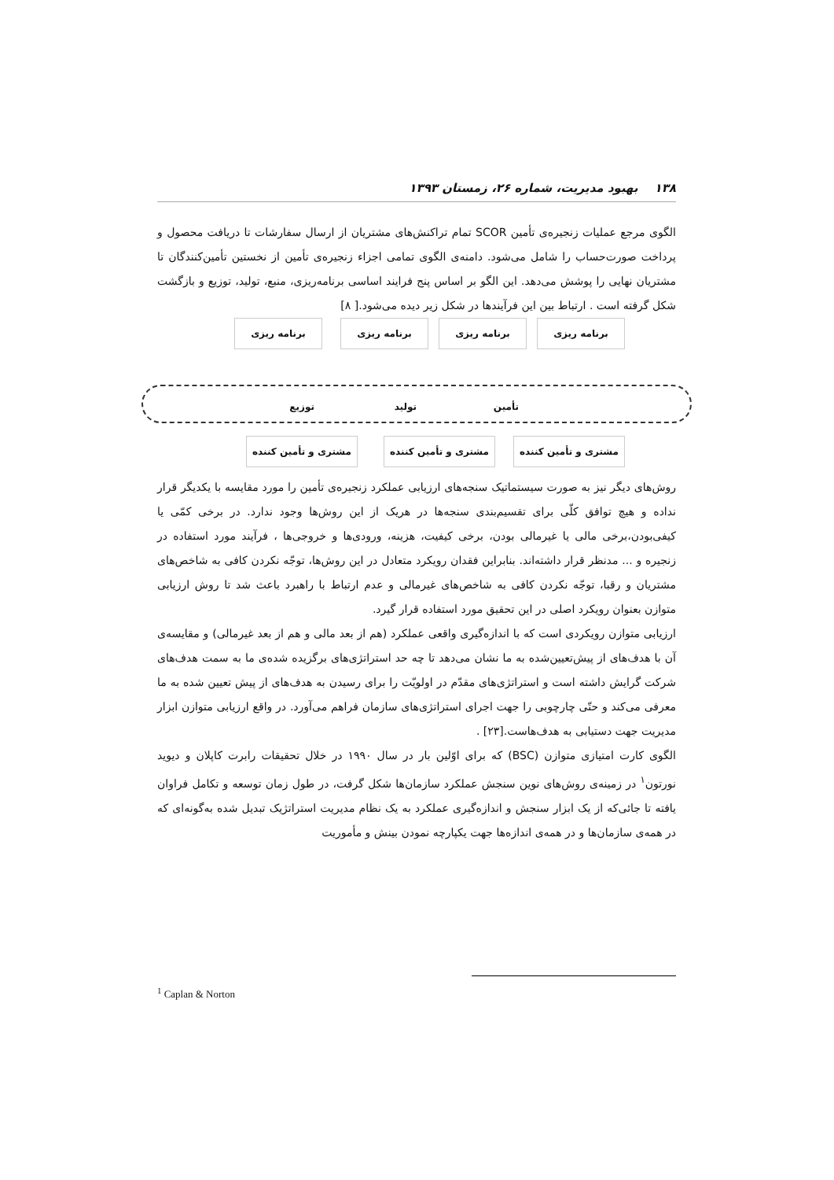۱۳۸ بهبود مدیریت، شماره ۲۶، زمستان ۱۳۹۳
الگوی مرجع عملیات زنجیره‌ی تأمین SCOR تمام تراکنش‌های مشتریان از ارسال سفارشات تا دریافت محصول و پرداخت صورت‌حساب را شامل می‌شود. دامنه‌ی الگوی تمامی اجزاء زنجیره‌ی تأمین از نخستین تأمین‌کنندگان تا مشتریان نهایی را پوشش می‌دهد. این الگو بر اساس پنج فرایند اساسی برنامه‌ریزی، منبع، تولید، توزیع و بازگشت شکل گرفته است . ارتباط بین این فرآیندها در شکل زیر دیده می‌شود.[ ۸]
برنامه ریزی برنامه ریزی برنامه ریزی برنامه ریزی
تأمین تولید توزیع
مشتری و تأمین کننده مشتری و تأمین کننده مشتری و تأمین کننده
روش‌های دیگر نیز به صورت سیستماتیک سنجه‌های ارزیابی عملکرد زنجیره‌ی تأمین را مورد مقایسه با یکدیگر قرار نداده و هیچ توافق کلّی برای تقسیم‌بندی سنجه‌ها در هریک از این روش‌ها وجود ندارد. در برخی کمّی یا کیفی‌بودن،برخی مالی یا غیرمالی بودن، برخی کیفیت، هزینه، ورودی‌ها و خروجی‌ها ، فرآیند مورد استفاده در زنجیره و ... مدنظر قرار داشته‌اند. بنابراین فقدان رویکرد متعادل در این روش‌ها، توجّه نکردن کافی به شاخص‌های مشتریان و رقبا، توجّه نکردن کافی به شاخص‌های غیرمالی و عدم ارتباط با راهبرد باعث شد تا روش ارزیابی متوازن بعنوان رویکرد اصلی در این تحقیق مورد استفاده قرار گیرد.
ارزیابی متوازن رویکردی است که با اندازه‌گیری واقعی عملکرد (هم از بعد مالی و هم از بعد غیرمالی) و مقایسه‌ی آن با هدف‌های از پیش‌تعیین‌شده به ما نشان می‌دهد تا چه حد استراتژی‌های برگزیده شده‌ی ما به سمت هدف‌های شرکت گرایش داشته است و استراتژی‌های مقدّم در اولویّت را برای رسیدن به هدف‌های از پیش تعیین شده به ما معرفی می‌کند و حتّی چارچوبی را جهت اجرای استراتژی‌های سازمان فراهم می‌آورد. در واقع ارزیابی متوازن ابزار مدیریت جهت دستیابی به هدف‌هاست.[۲۳] .
الگوی کارت امتیازی متوازن (BSC) که برای اوّلین بار در سال ۱۹۹۰ در خلال تحقیقات رابرت کاپلان و دیوید نورتون<sup>۱</sup> در زمینه‌ی روش‌های نوین سنجش عملکرد سازمان‌ها شکل گرفت، در طول زمان توسعه و تکامل فراوان یافته تا جائی‌که از یک ابزار سنجش و اندازه‌گیری عملکرد به یک نظام مدیریت استراتژیک تبدیل شده به‌گونه‌ای که در همه‌ی سازمان‌ها و در همه‌ی اندازه‌ها جهت یکپارچه نمودن بینش و مأموریت
<sup>1</sup> Caplan & Norton